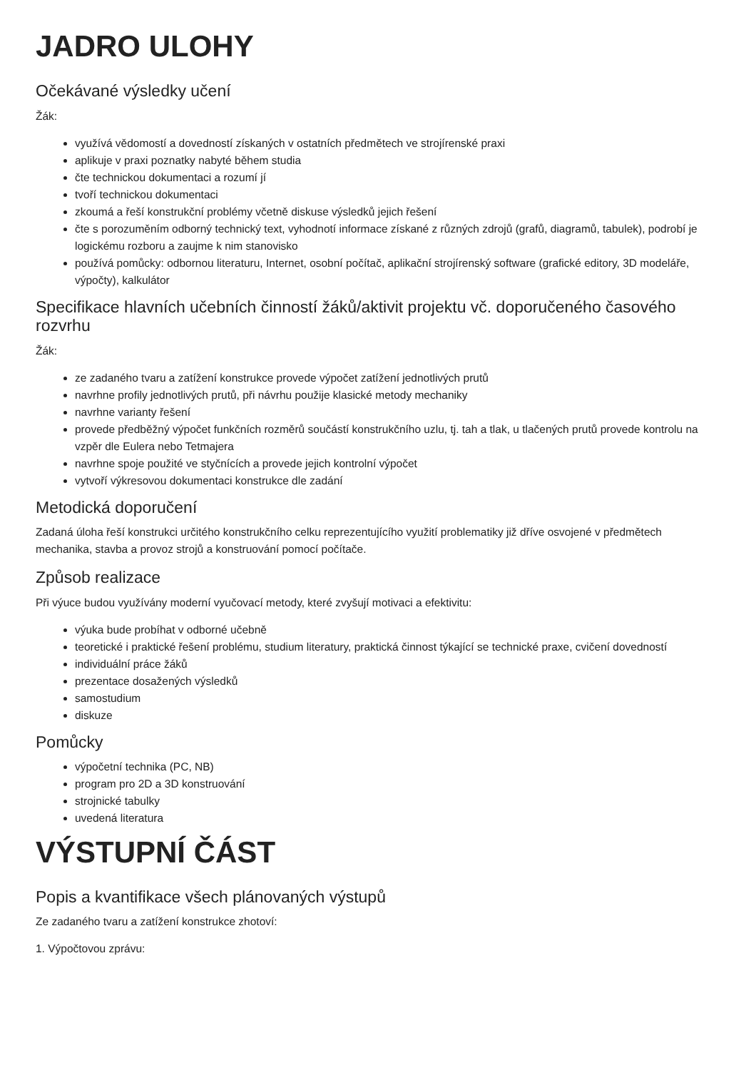JADRO ULOHY
Očekávané výsledky učení
Žák:
využívá vědomostí a dovedností získaných v ostatních předmětech ve strojírenské praxi
aplikuje v praxi poznatky nabyté během studia
čte technickou dokumentaci a rozumí jí
tvoří technickou dokumentaci
zkoumá a řeší konstrukční problémy včetně diskuse výsledků jejich řešení
čte s porozuměním odborný technický text, vyhodnotí informace získané z různých zdrojů (grafů, diagramů, tabulek), podrobí je logickému rozboru a zaujme k nim stanovisko
používá pomůcky: odbornou literaturu, Internet, osobní počítač, aplikační strojírenský software (grafické editory, 3D modeláře, výpočty), kalkulátor
Specifikace hlavních učebních činností žáků/aktivit projektu vč. doporučeného časového rozvrhu
Žák:
ze zadaného tvaru a zatížení konstrukce provede výpočet zatížení jednotlivých prutů
navrhne profily jednotlivých prutů, při návrhu použije klasické metody mechaniky
navrhne varianty řešení
provede předběžný výpočet funkčních rozměrů součástí konstrukčního uzlu, tj. tah a tlak, u tlačených prutů provede kontrolu na vzpěr dle Eulera nebo Tetmajera
navrhne spoje použité ve styčnících a provede jejich kontrolní výpočet
vytvoří výkresovou dokumentaci konstrukce dle zadání
Metodická doporučení
Zadaná úloha řeší konstrukci určitého konstrukčního celku reprezentujícího využití problematiky již dříve osvojené v předmětech mechanika, stavba a provoz strojů a konstruování pomocí počítače.
Způsob realizace
Při výuce budou využívány moderní vyučovací metody, které zvyšují motivaci a efektivitu:
výuka bude probíhat v odborné učebně
teoretické i praktické řešení problému, studium literatury, praktická činnost týkající se technické praxe, cvičení dovedností
individuální práce žáků
prezentace dosažených výsledků
samostudium
diskuze
Pomůcky
výpočetní technika (PC, NB)
program pro 2D a 3D konstruování
strojnické tabulky
uvedená literatura
VÝSTUPNÍ ČÁST
Popis a kvantifikace všech plánovaných výstupů
Ze zadaného tvaru a zatížení konstrukce zhotoví:
1. Výpočtovou zprávu: